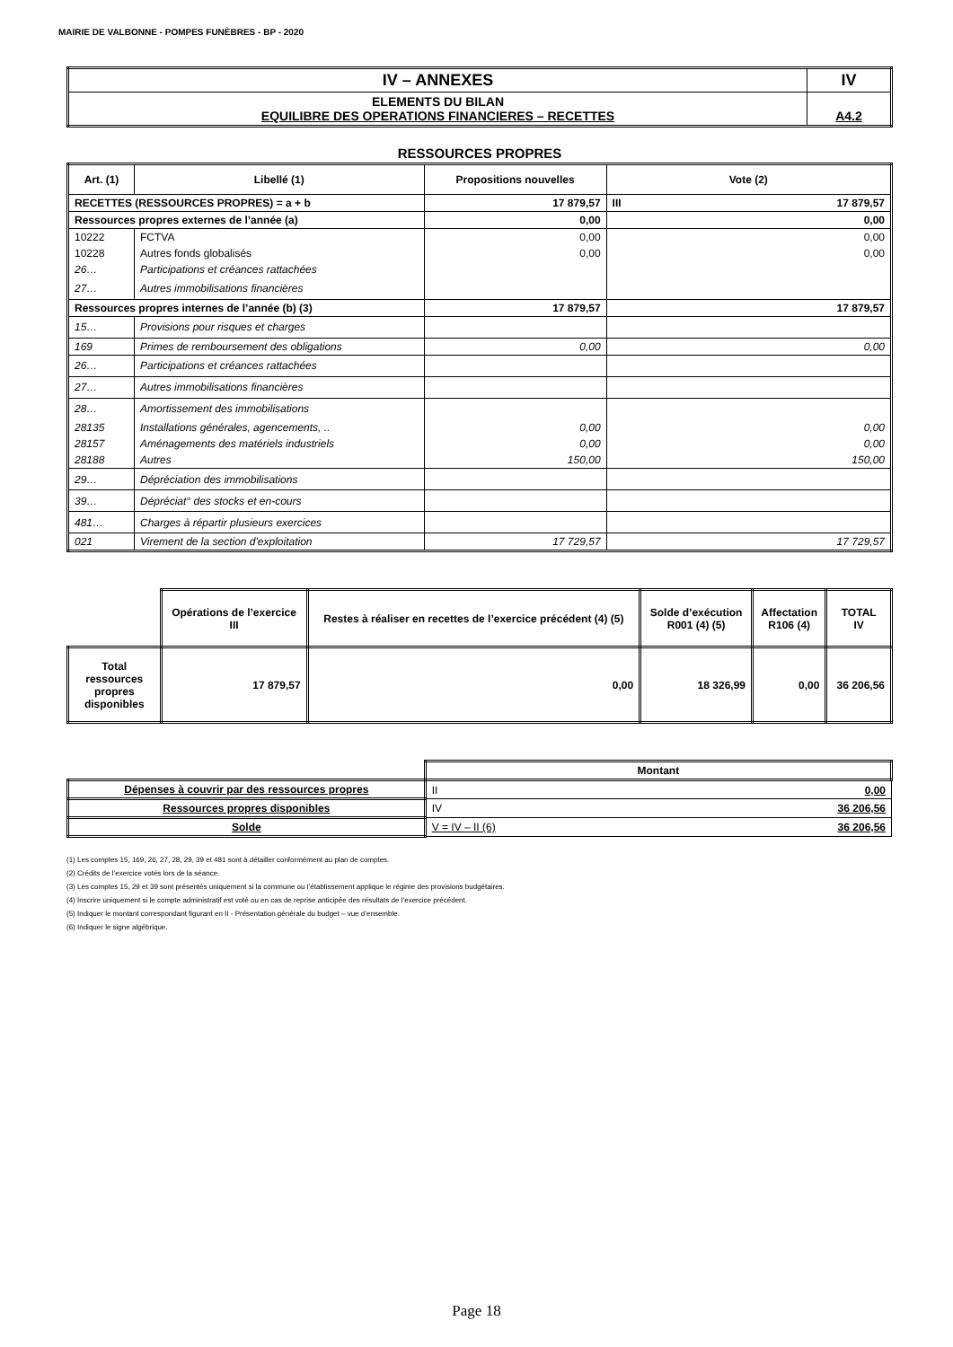MAIRIE DE VALBONNE - POMPES FUNÈBRES - BP - 2020
| IV – ANNEXES | IV |
| ELEMENTS DU BILAN EQUILIBRE DES OPERATIONS FINANCIERES – RECETTES | A4.2 |
RESSOURCES PROPRES
| Art. (1) | Libellé (1) | Propositions nouvelles | Vote (2) | |
| --- | --- | --- | --- | --- |
| RECETTES (RESSOURCES PROPRES) = a + b | | 17 879,57 | III | 17 879,57 |
| Ressources propres externes de l’année (a) | | 0,00 | 0,00 | |
| 10222 | FCTVA | 0,00 | 0,00 | |
| 10228 | Autres fonds globalisés | 0,00 | 0,00 | |
| 26… | Participations et créances rattachées | | | |
| 27… | Autres immobilisations financières | | | |
| Ressources propres internes de l’année (b) (3) | | 17 879,57 | 17 879,57 | |
| 15… | Provisions pour risques et charges | | | |
| 169 | Primes de remboursement des obligations | 0,00 | 0,00 | |
| 26… | Participations et créances rattachées | | | |
| 27… | Autres immobilisations financières | | | |
| 28… | Amortissement des immobilisations | | | |
| 28135 | Installations générales, agencements, .. | 0,00 | 0,00 | |
| 28157 | Aménagements des matériels industriels | 0,00 | 0,00 | |
| 28188 | Autres | 150,00 | 150,00 | |
| 29… | Dépréciation des immobilisations | | | |
| 39… | Dépréciat° des stocks et en-cours | | | |
| 481… | Charges à répartir plusieurs exercices | | | |
| 021 | Virement de la section d'exploitation | 17 729,57 | 17 729,57 | |
| | Opérations de l’exercice III | Restes à réaliser en recettes de l’exercice précédent (4) (5) | Solde d’exécution R001 (4) (5) | Affectation R106 (4) | TOTAL IV |
| --- | --- | --- | --- | --- | --- |
| Total ressources propres disponibles | 17 879,57 | 0,00 | 18 326,99 | 0,00 | 36 206,56 |
| | Montant | |
| --- | --- | --- |
| Dépenses à couvrir par des ressources propres | II | 0,00 |
| Ressources propres disponibles | IV | 36 206,56 |
| Solde | V = IV – II (6) | 36 206,56 |
(1) Les comptes 15, 169, 26, 27, 28, 29, 39 et 481 sont à détailler conformément au plan de comptes.
(2) Crédits de l’exercice votés lors de la séance.
(3) Les comptes 15, 29 et 39 sont présentés uniquement si la commune ou l’établissement applique le régime des provisions budgétaires.
(4) Inscrire uniquement si le compte administratif est voté ou en cas de reprise anticipée des résultats de l’exercice précédent.
(5) Indiquer le montant correspondant figurant en II - Présentation générale du budget – vue d’ensemble.
(6) Indiquer le signe algébrique.
Page 18